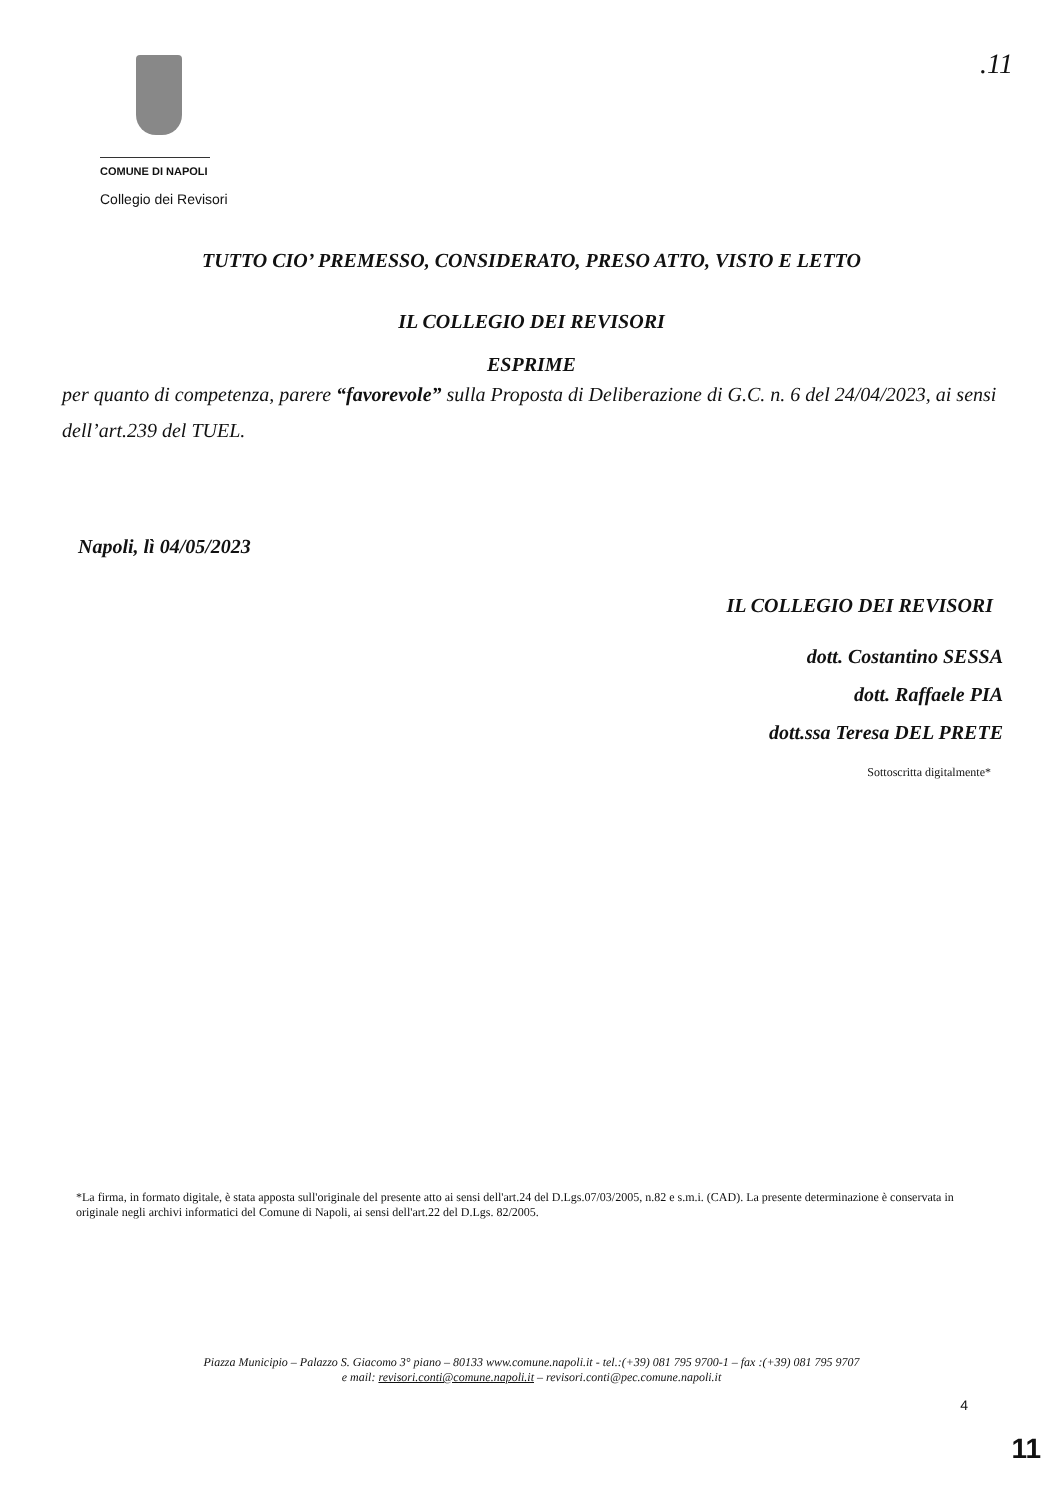.11
COMUNE DI NAPOLI
Collegio dei Revisori
TUTTO CIO’ PREMESSO, CONSIDERATO, PRESO ATTO, VISTO E LETTO
IL COLLEGIO DEI REVISORI
ESPRIME
per quanto di competenza, parere “favorevole” sulla Proposta di Deliberazione di G.C. n. 6 del 24/04/2023, ai sensi dell’art.239 del TUEL.
Napoli, lì 04/05/2023
IL COLLEGIO DEI REVISORI
dott. Costantino SESSA
dott. Raffaele PIA
dott.ssa Teresa DEL PRETE
Sottoscritta digitalmente*
*La firma, in formato digitale, è stata apposta sull'originale del presente atto ai sensi dell'art.24 del D.Lgs.07/03/2005, n.82 e s.m.i. (CAD). La presente determinazione è conservata in originale negli archivi informatici del Comune di Napoli, ai sensi dell'art.22 del D.Lgs. 82/2005.
Piazza Municipio – Palazzo S. Giacomo 3° piano – 80133 www.comune.napoli.it - tel.:(+39) 081 795 9700-1 – fax :(+39) 081 795 9707
e mail: revisori.conti@comune.napoli.it – revisori.conti@pec.comune.napoli.it
4
11